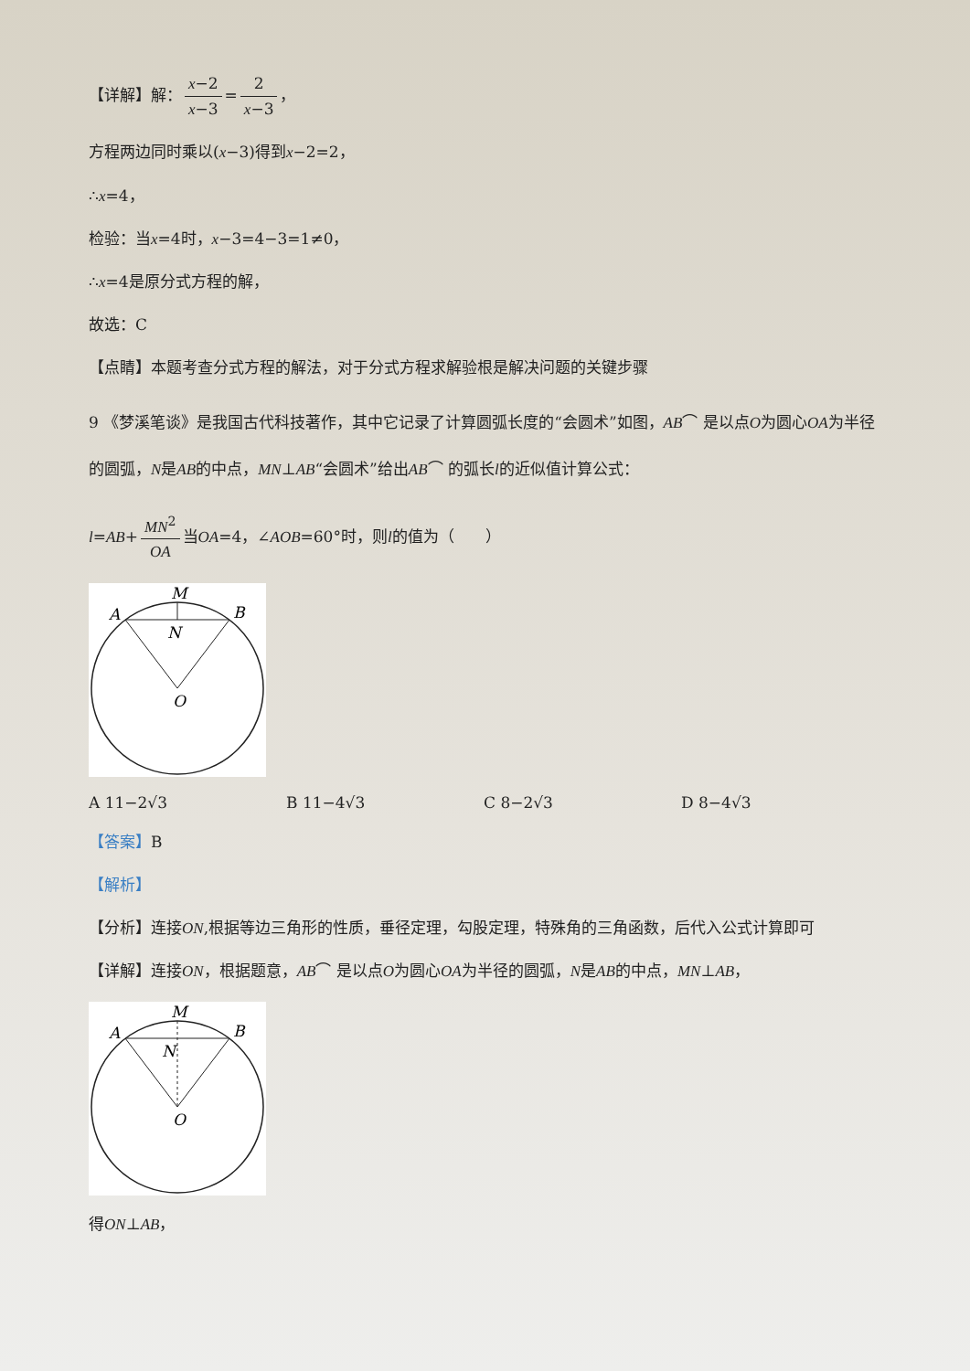【详解】解： x−2 x−3 = 2 x−3 ，
方程两边同时乘以(x−3)得到x−2=2，
∴x=4，
检验：当x=4时，x−3=4−3=1≠0，
∴x=4是原分式方程的解，
故选：C
【点睛】本题考查分式方程的解法，对于分式方程求解验根是解决问题的关键步骤
9 《梦溪笔谈》是我国古代科技著作，其中它记录了计算圆弧长度的“会圆术”如图，AB⌒ 是以点O为圆心OA为半径的圆弧，N是AB的中点，MN⊥AB“会圆术”给出AB⌒ 的弧长l的近似值计算公式：
l=AB+ MN<sup>2</sup> OA 当OA=4，∠AOB=60°时，则l的值为（　　）
M
A
B
N
O
A 11−2√3 B 11−4√3 C 8−2√3 D 8−4√3
【答案】B
【解析】
【分析】连接ON,根据等边三角形的性质，垂径定理，勾股定理，特殊角的三角函数，后代入公式计算即可
【详解】连接ON，根据题意，AB⌒ 是以点O为圆心OA为半径的圆弧，N是AB的中点，MN⊥AB，
M
A
B
N
O
得ON⊥AB，